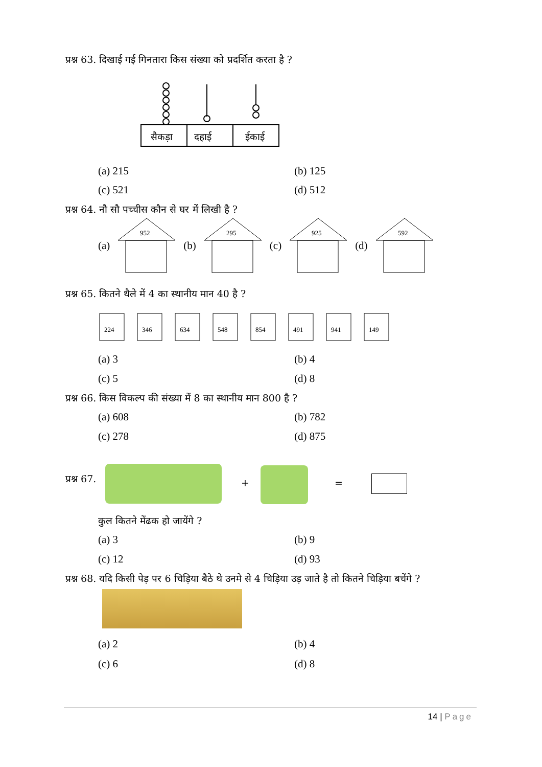प्रश्न 63. दिखाई गई गिनतारा किस संख्या को प्रदर्शित करता है ?
सैकड़ा
दहाई
ईकाई
(a) 215 (b) 125
(c) 521 (d) 512
प्रश्न 64. नौ सौ पच्चीस कौन से घर में लिखी है ?
(a)
952
(b)
295
(c)
925
(d)
592
प्रश्न 65. कितने थैले में 4 का स्थानीय मान 40 है ?
224
346
634
548
854
491
941
149
(a) 3 (b) 4
(c) 5 (d) 8
प्रश्न 66. किस विकल्प की संख्या में 8 का स्थानीय मान 800 है ?
(a) 608 (b) 782
(c) 278 (d) 875
प्रश्न 67. + =
कुल कितने मेंढक हो जायेंगे ?
(a) 3 (b) 9
(c) 12 (d) 93
प्रश्न 68. यदि किसी पेड़ पर 6 चिड़िया बैठे थे उनमे से 4 चिड़िया उड़ जाते है तो कितने चिड़िया बचेंगे ?
(a) 2 (b) 4
(c) 6 (d) 8
14 | Page